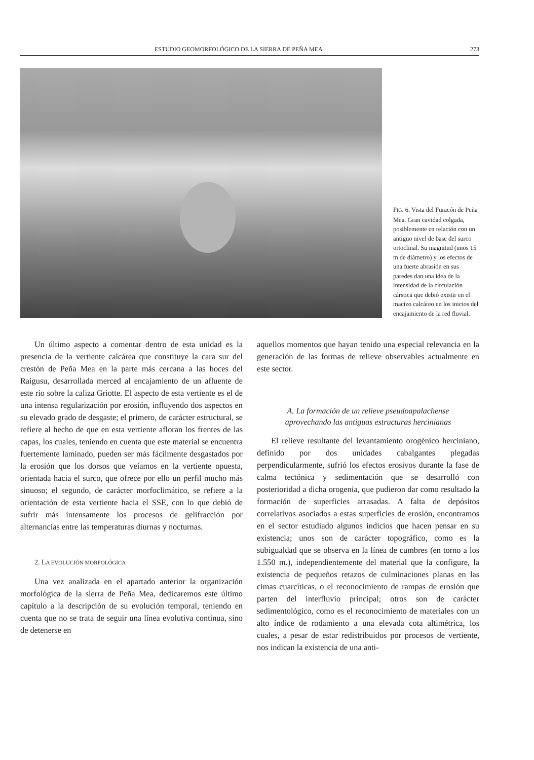ESTUDIO GEOMORFOLÓGICO DE LA SIERRA DE PEÑA MEA 273
FIG. 6. Vista del Furacón de Peña Mea. Gran cavidad colgada, posiblemente en relación con un antiguo nivel de base del surco ortoclinal. Su magnitud (unos 15 m de diámetro) y los efectos de una fuerte abrasión en sus paredes dan una idea de la intensidad de la circulación cárstica que debió existir en el macizo calcáreo en los inicios del encajamiento de la red fluvial.
Un último aspecto a comentar dentro de esta unidad es la presencia de la vertiente calcárea que constituye la cara sur del crestón de Peña Mea en la parte más cercana a las hoces del Raigusu, desarrollada merced al encajamiento de un afluente de este río sobre la caliza Griotte. El aspecto de esta vertiente es el de una intensa regularización por erosión, influyendo dos aspectos en su elevado grado de desgaste; el primero, de carácter estructural, se refiere al hecho de que en esta vertiente afloran los frentes de las capas, los cuales, teniendo en cuenta que este material se encuentra fuertemente laminado, pueden ser más fácilmente desgastados por la erosión que los dorsos que veíamos en la vertiente opuesta, orientada hacia el surco, que ofrece por ello un perfil mucho más sinuoso; el segundo, de carácter morfoclimático, se refiere a la orientación de esta vertiente hacia el SSE, con lo que debió de sufrir más intensamente los procesos de gelifracción por alternancias entre las temperaturas diurnas y nocturnas.
2. LA EVOLUCIÓN MORFOLÓGICA
Una vez analizada en el apartado anterior la organización morfológica de la sierra de Peña Mea, dedicaremos este último capítulo a la descripción de su evolución temporal, teniendo en cuenta que no se trata de seguir una línea evolutiva continua, sino de detenerse en
aquellos momentos que hayan tenido una especial relevancia en la generación de las formas de relieve observables actualmente en este sector.
A. La formación de un relieve pseudoapalachense
aprovechando las antiguas estructuras hercinianas
El relieve resultante del levantamiento orogénico herciniano, definido por dos unidades cabalgantes plegadas perpendicularmente, sufrió los efectos erosivos durante la fase de calma tectónica y sedimentación que se desarrolló con posterioridad a dicha orogenia, que pudieron dar como resultado la formación de superficies arrasadas. A falta de depósitos correlativos asociados a estas superficies de erosión, encontramos en el sector estudiado algunos indicios que hacen pensar en su existencia; unos son de carácter topográfico, como es la subigualdad que se observa en la línea de cumbres (en torno a los 1.550 m.), independientemente del material que la configure, la existencia de pequeños retazos de culminaciones planas en las cimas cuarcíticas, o el reconocimiento de rampas de erosión que parten del interfluvio principal; otros son de carácter sedimentológico, como es el reconocimiento de materiales con un alto índice de rodamiento a una elevada cota altimétrica, los cuales, a pesar de estar redistribuidos por procesos de vertiente, nos indican la existencia de una anti-